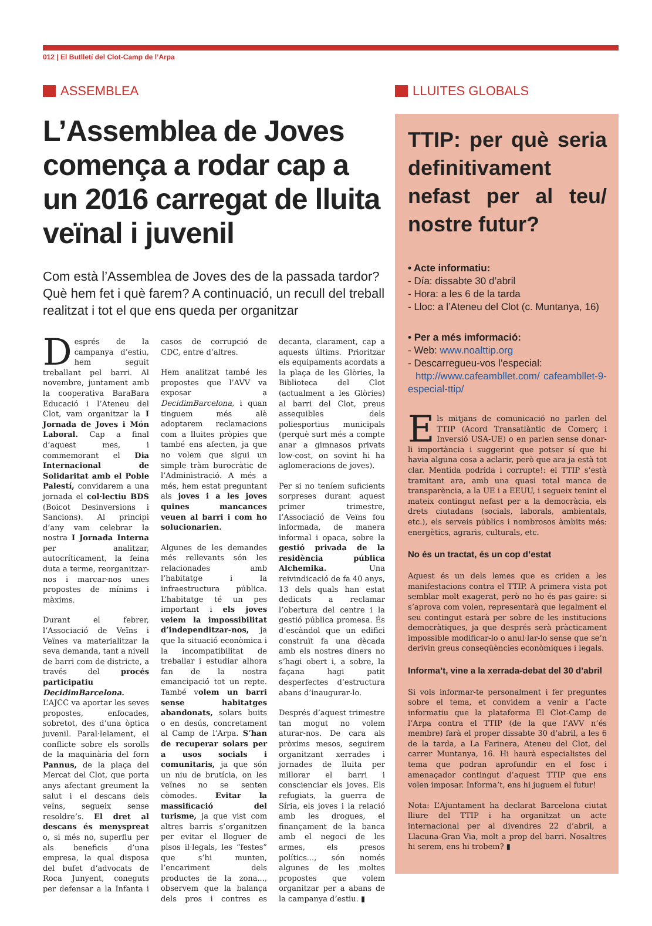012 | El Butlletí del Clot-Camp de l’Arpa
ASSEMBLEA
L’Assemblea de Joves comença a rodar cap a un 2016 carregat de lluita veïnal i juvenil
Com està l’Assemblea de Joves des de la passada tardor? Què hem fet i què farem? A continuació, un recull del treball realitzat i tot el que ens queda per organitzar
Després de la campanya d’estiu, hem seguit treballant pel barri. Al novembre, juntament amb la cooperativa BaraBara Educació i l’Ateneu del Clot, vam organitzar la I Jornada de Joves i Món Laboral. Cap a final d’aquest mes, i commemorant el Dia Internacional de Solidaritat amb el Poble Palestí, convidarem a una jornada el col·lectiu BDS (Boicot Desinversions i Sancions). Al principi d’any vam celebrar la nostra I Jornada Interna per analitzar, autocríticament, la feina duta a terme, reorganitzar-nos i marcar-nos unes propostes de mínims i màxims.
Durant el febrer, l’Associació de Veïns i Veïnes va materialitzar la seva demanda, tant a nivell de barri com de districte, a través del procés participatiu DecidimBarcelona. L’AJCC va aportar les seves propostes, enfocades, sobretot, des d’una òptica juvenil. Paral·lelament, el conflicte sobre els sorolls de la maquinària del forn Pannus, de la plaça del Mercat del Clot, que porta anys afectant greument la salut i el descans dels veïns, segueix sense resoldre’s. El dret al descans és menyspreat o, si més no, superflu per als beneficis d’una empresa, la qual disposa del bufet d’advocats de Roca Junyent, coneguts per defensar a la Infanta i casos de corrupció de CDC, entre d’altres.
Hem analitzat també les propostes que l’AVV va exposar a DecidimBarcelona, i quan tinguem més alè adoptarem reclamacions com a lluites pròpies que també ens afecten, ja que no volem que sigui un simple tràm burocràtic de l’Administració. A més a més, hem estat preguntant als joves i a les joves quines mancances veuen al barri i com ho solucionarien.
Algunes de les demandes més rellevants són les relacionades amb l’habitatge i la infraestructura pública. L’habitatge té un pes important i els joves veiem la impossibilitat d’independitzar-nos, ja que la situació econòmica i la incompatibilitat de treballar i estudiar alhora fan de la nostra emancipació tot un repte. També volem un barri sense habitatges abandonats, solars buits o en desús, concretament al Camp de l’Arpa. S’han de recuperar solars per a usos socials i comunitaris, ja que són un niu de brutícia, on les veïnes no se senten còmodes. Evitar la massificació del turisme, ja que vist com altres barris s’organitzen per evitar el lloguer de pisos il·legals, les “festes” que s’hi munten, l’encariment dels productes de la zona..., observem que la balança dels pros i contres es decanta, clarament, cap a aquests últims. Prioritzar els equipaments acordats a la plaça de les Glòries, la Biblioteca del Clot (actualment a les Glòries) al barri del Clot, preus assequibles dels poliesportius municipals (perquè surt més a compte anar a gimnasos privats low-cost, on sovint hi ha aglomeracions de joves).
Per si no teníem suficients sorpreses durant aquest primer trimestre, l’Associació de Veïns fou informada, de manera informal i opaca, sobre la gestió privada de la residència pública Alchemika. Una reivindicació de fa 40 anys, 13 dels quals han estat dedicats a reclamar l’obertura del centre i la gestió pública promesa. És d’escàndol que un edifici construït fa una dècada amb els nostres diners no s’hagi obert i, a sobre, la façana hagi patit desperfectes d’estructura abans d’inaugurar-lo.
Després d’aquest trimestre tan mogut no volem aturar-nos. De cara als pròxims mesos, seguirem organitzant xerrades i jornades de lluita per millorar el barri i conscienciar els joves. Els refugiats, la guerra de Síria, els joves i la relació amb les drogues, el finançament de la banca amb el negoci de les armes, els presos polítics..., són només algunes de les moltes propostes que volem organitzar per a abans de la campanya d’estiu. ▮
LLUITES GLOBALS
TTIP: per què seria definitivament nefast per al teu/ nostre futur?
• Acte informatiu:
- Día: dissabte 30 d’abril
- Hora: a les 6 de la tarda
- Lloc: a l’Ateneu del Clot (c. Muntanya, 16)
• Per a més imformació:
- Web: www.noalttip.org
- Descarregueu-vos l’especial:
http://www.cafeambllet.com/ cafeambllet-9-especial-ttip/
Els mitjans de comunicació no parlen del TTIP (Acord Transatlàntic de Comerç i Inversió USA-UE) o en parlen sense donar-li importància i suggerint que potser sí que hi havia alguna cosa a aclarir, però que ara ja està tot clar. Mentida podrida i corrupte!: el TTIP s’està tramitant ara, amb una quasi total manca de transparència, a la UE i a EEUU, i segueix tenint el mateix contingut nefast per a la democràcia, els drets ciutadans (socials, laborals, ambientals, etc.), els serveis públics i nombrosos àmbits més: energètics, agraris, culturals, etc.
No és un tractat, és un cop d’estat
Aquest és un dels lemes que es criden a les manifestacions contra el TTIP. A primera vista pot semblar molt exagerat, però no ho és pas gaire: si s’aprova com volen, representarà que legalment el seu contingut estarà per sobre de les institucions democràtiques, ja que després serà pràcticament impossible modificar-lo o anul·lar-lo sense que se’n derivin greus conseqüències econòmiques i legals.
Informa’t, vine a la xerrada-debat del 30 d’abril
Si vols informar-te personalment i fer preguntes sobre el tema, et convidem a venir a l’acte informatiu que la plataforma El Clot-Camp de l’Arpa contra el TTIP (de la que l’AVV n’és membre) farà el proper dissabte 30 d’abril, a les 6 de la tarda, a La Farinera, Ateneu del Clot, del carrer Muntanya, 16. Hi haurà especialistes del tema que podran aprofundir en el fosc i amenaçador contingut d’aquest TTIP que ens volen imposar. Informa’t, ens hi juguem el futur!
Nota: L’Ajuntament ha declarat Barcelona ciutat lliure del TTIP i ha organitzat un acte internacional per al divendres 22 d’abril, a Llacuna-Gran Via, molt a prop del barri. Nosaltres hi serem, ens hi trobem? ▮